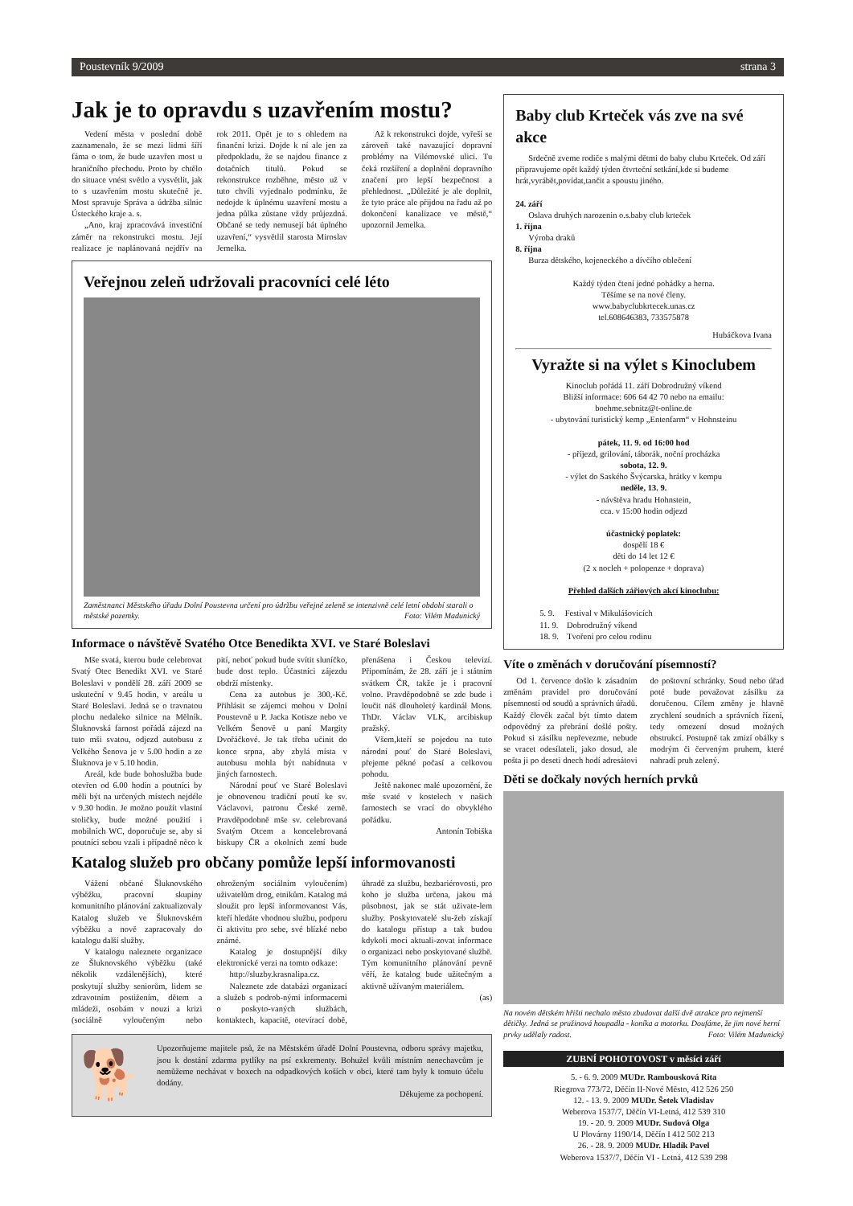Poustevník 9/2009 strana 3
Jak je to opravdu s uzavřením mostu?
Vedení města v poslední době zaznamenalo, že se mezi lidmi šíří fáma o tom, že bude uzavřen most u hraničního přechodu. Proto by chtělo do situace vnést světlo a vysvětlit, jak to s uzavřením mostu skutečně je. Most spravuje Správa a údržba silnic Ústeckého kraje a. s.
„Ano, kraj zpracovává investiční záměr na rekonstrukci mostu. Její realizace je naplánovaná nejdřív na rok 2011. Opět je to s ohledem na finanční krizi. Dojde k ní ale jen za předpokladu, že se najdou finance z dotačních titulů. Pokud se rekonstrukce rozběhne, město už v tuto chvíli vyjednalo podmínku, že nedojde k úplnému uzavření mostu a jedna půlka zůstane vždy průjezdná. Občané se tedy nemusejí bát úplného uzavření,“ vysvětlil starosta Miroslav Jemelka.
Až k rekonstrukci dojde, vyřeší se zároveň také navazující dopravní problémy na Vilémovské ulici. Tu čeká rozšíření a doplnění dopravního značení pro lepší bezpečnost a přehlednost. „Důležité je ale doplnit, že tyto práce ale přijdou na řadu až po dokončení kanalizace ve městě,“ upozornil Jemelka.
Veřejnou zeleň udržovali pracovníci celé léto
Zaměstnanci Městského úřadu Dolní Poustevna určení pro údržbu veřejné zeleně se intenzivně celé letní období starali o městské pozemky. Foto: Vilém Madunický
Informace o návštěvě Svatého Otce Benedikta XVI. ve Staré Boleslavi
Mše svatá, kterou bude celebrovat Svatý Otec Benedikt XVI. ve Staré Boleslavi v pondělí 28. září 2009 se uskuteční v 9.45 hodin, v areálu u Staré Boleslavi. Jedná se o travnatou plochu nedaleko silnice na Mělník. Šluknovská farnost pořádá zájezd na tuto mši svatou, odjezd autobusu z Velkého Šenova je v 5.00 hodin a ze Šluknova je v 5.10 hodin.
Areál, kde bude bohoslužba bude otevřen od 6.00 hodin a poutníci by měli být na určených místech nejdéle v 9.30 hodin. Je možno použít vlastní stoličky, bude možné použití i mobilních WC, doporučuje se, aby si poutníci sebou vzali i případně něco k pití, neboť pokud bude svítit sluníčko, bude dost teplo. Účastníci zájezdu obdrží místenky.
Cena za autobus je 300,-Kč. Přihlásit se zájemci mohou v Dolní Poustevně u P. Jacka Kotisze nebo ve Velkém Šenově u paní Margity Dvořáčkové. Je tak třeba učinit do konce srpna, aby zbylá místa v autobusu mohla být nabídnuta v jiných farnostech.
Národní pouť ve Staré Boleslavi je obnovenou tradiční poutí ke sv. Václavovi, patronu České země. Pravděpodobně mše sv. celebrovaná Svatým Otcem a koncelebrovaná biskupy ČR a okolních zemí bude přenášena i Českou televizí. Připomínám, že 28. září je i státním svátkem ČR, takže je i pracovní volno. Pravděpodobně se zde bude i loučit náš dlouholetý kardinál Mons. ThDr. Václav VLK, arcibiskup pražský.
Všem,kteří se pojedou na tuto národní pouť do Staré Boleslavi, přejeme pěkné počasí a celkovou pohodu.
Ještě nakonec malé upozornění, že mše svaté v kostelech v našich farnostech se vrací do obvyklého pořádku.
Antonín Tobiška
Katalog služeb pro občany pomůže lepší informovanosti
Vážení občané Šluknovského výběžku, pracovní skupiny komunitního plánování zaktualizovaly Katalog služeb ve Šluknovském výběžku a nově zapracovaly do katalogu další služby.
V katalogu naleznete organizace ze Šluknovského výběžku (také několik vzdálenějších), které poskytují služby seniorům, lidem se zdravotním postižením, dětem a mládeži, osobám v nouzi a krizi (sociálně vyloučeným nebo ohroženým sociálním vyloučením) uživatelům drog, etnikům. Katalog má sloužit pro lepší informovanost Vás, kteří hledáte vhodnou službu, podporu či aktivitu pro sebe, své blízké nebo známé.
Katalog je dostupnější díky elektronické verzi na tomto odkaze:
http://sluzby.krasnalipa.cz.
Naleznete zde databázi organizací a služeb s podrob-nými informacemi o poskyto-vaných službách, kontaktech, kapacitě, otevírací době, úhradě za službu, bezbariérovosti, pro koho je služba určena, jakou má působnost, jak se stát uživate-lem služby. Poskytovatelé slu-žeb získají do katalogu přístup a tak budou kdykoli moci aktuali-zovat informace o organizaci nebo poskytované službě. Tým komunitního plánování pevně věří, že katalog bude užitečným a aktivně užívaným materiálem.
(as)
🐕
Upozorňujeme majitele psů, že na Městském úřadě Dolní Poustevna, odboru správy majetku, jsou k dostání zdarma pytlíky na psí exkrementy. Bohužel kvůli místním nenechavcům je nemůžeme nechávat v boxech na odpadkových koších v obci, které tam byly k tomuto účelu dodány.
Děkujeme za pochopení.
Baby club Krteček vás zve na své akce
Srdečně zveme rodiče s malými dětmi do baby clubu Krteček. Od září připravujeme opět každý týden čtvrteční setkání,kde si budeme hrát,vyrábět,povídat,tančit a spoustu jiného.
24. září
Oslava druhých narozenin o.s.baby club krteček
1. října
Výroba draků
8. října
Burza dětského, kojeneckého a dívčího oblečení
Každý týden čtení jedné pohádky a herna.
Těšíme se na nové členy.
www.babyclubkrtecek.unas.cz
tel.608646383, 733575878
Hubáčkova Ivana
Vyražte si na výlet s Kinoclubem
Kinoclub pořádá 11. září Dobrodružný víkend
Bližší informace: 606 64 42 70 nebo na emailu:
boehme.sebnitz@t-online.de
- ubytování turistický kemp „Entenfarm“ v Hohnsteinu
pátek, 11. 9. od 16:00 hod
- příjezd, grilování, táborák, noční procházka
sobota, 12. 9.
- výlet do Saského Švýcarska, hrátky v kempu
neděle, 13. 9.
- návštěva hradu Hohnstein,
cca. v 15:00 hodin odjezd
účastnický poplatek:
dospělí 18 €
děti do 14 let 12 €
(2 x nocleh + polopenze + doprava)
Přehled dalších zářiových akcí kinoclubu:
5. 9. Festival v Mikulášovicích
11. 9. Dobrodružný víkend
18. 9. Tvoření pro celou rodinu
Víte o změnách v doručování písemností?
Od 1. července došlo k zásadním změnám pravidel pro doručování písemností od soudů a správních úřadů. Každý člověk začal být tímto datem odpovědný za přebrání došlé pošty. Pokud si zásilku nepřevezme, nebude se vracet odesílateli, jako dosud, ale pošta ji po deseti dnech hodí adresátovi do poštovní schránky. Soud nebo úřad poté bude považovat zásilku za doručenou. Cílem změny je hlavně zrychlení soudních a správních řízení, tedy omezení dosud možných obstrukcí. Postupně tak zmizí obálky s modrým či červeným pruhem, které nahradí pruh zelený.
Děti se dočkaly nových herních prvků
Na novém dětském hřišti nechalo město zbudovat další dvě atrakce pro nejmenší dětičky. Jedná se pružinová houpadla - koníka a motorku. Doufáme, že jim nové herní prvky udělaly radost. Foto: Vilém Madunický
ZUBNÍ POHOTOVOST v měsíci září
5. - 6. 9. 2009 MUDr. Rambousková Rita
Riegrova 773/72, Děčín II-Nové Město, 412 526 250
12. - 13. 9. 2009 MUDr. Šetek Vladislav
Weberova 1537/7, Děčín VI-Letná, 412 539 310
19. - 20. 9. 2009 MUDr. Sudová Olga
U Plovárny 1190/14, Děčín I 412 502 213
26. - 28. 9. 2009 MUDr. Hladík Pavel
Weberova 1537/7, Děčín VI - Letná, 412 539 298